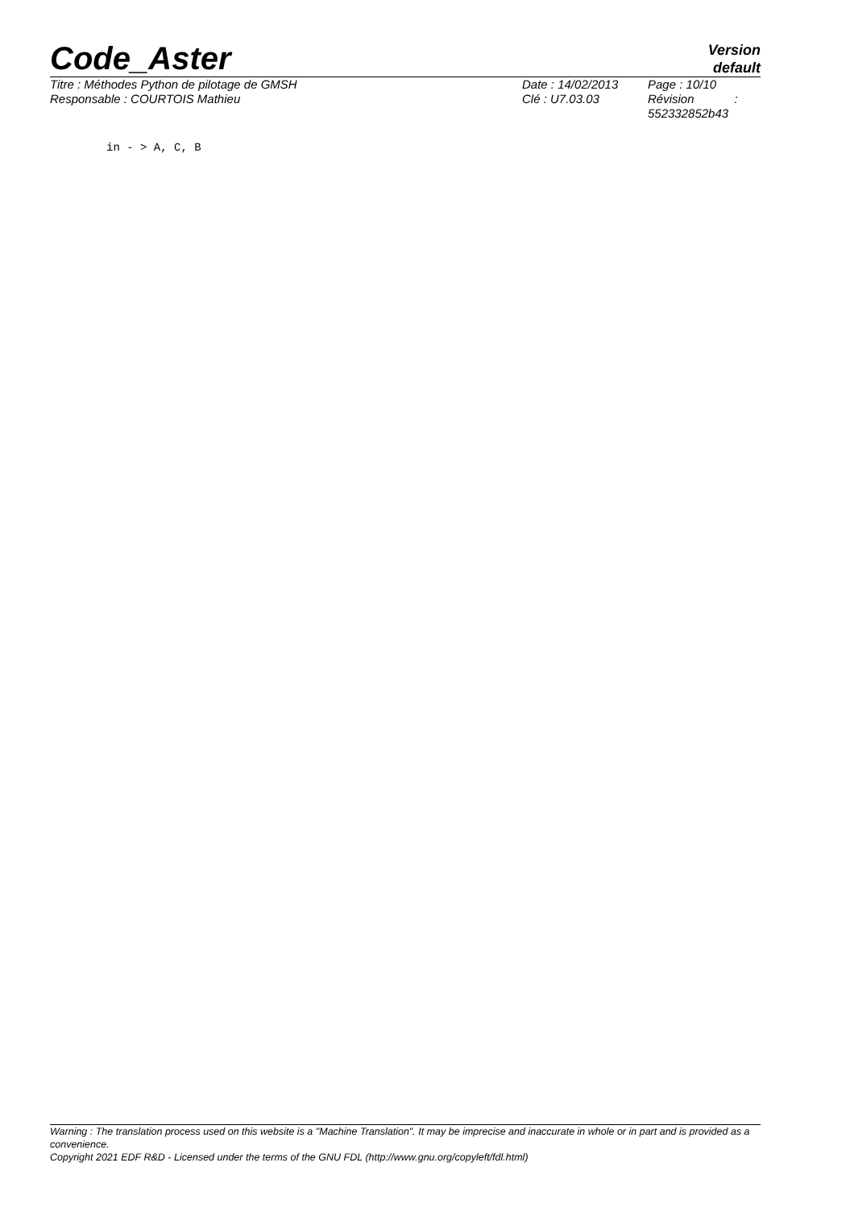Code_Aster
Version
default
Titre : Méthodes Python de pilotage de GMSH
Responsable : COURTOIS Mathieu
Date : 14/02/2013
Clé : U7.03.03
Page : 10/10
Révision :
552332852b43
in - > A, C, B
Warning : The translation process used on this website is a "Machine Translation". It may be imprecise and inaccurate in whole or in part and is provided as a convenience.
Copyright 2021 EDF R&D - Licensed under the terms of the GNU FDL (http://www.gnu.org/copyleft/fdl.html)